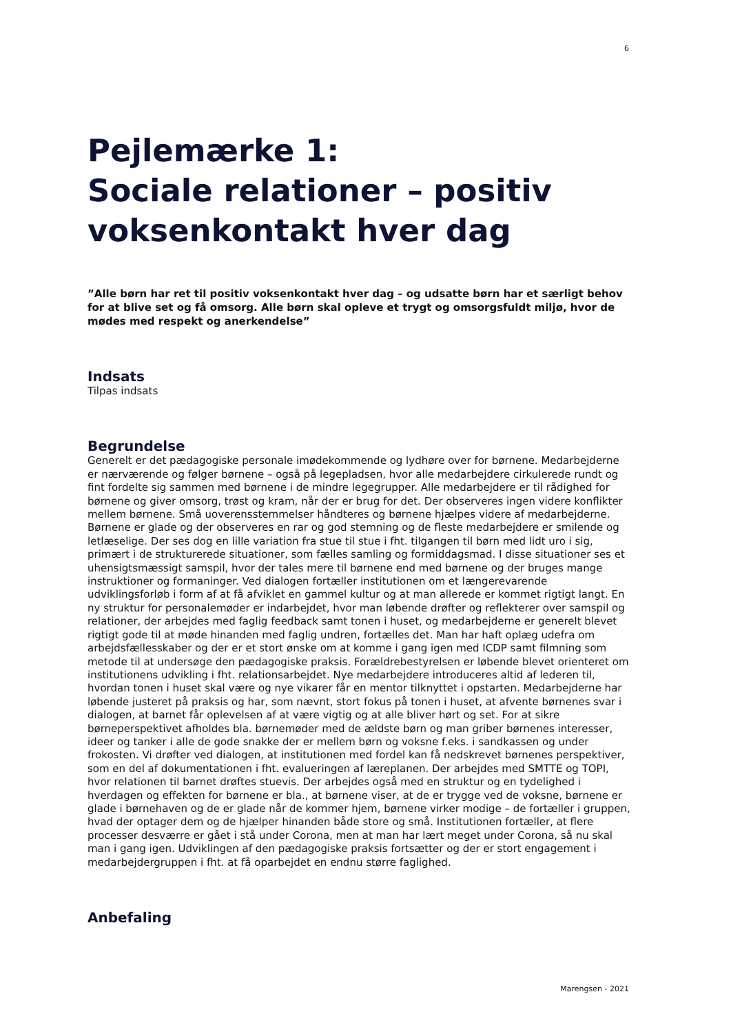6
Pejlemærke 1:
Sociale relationer – positiv voksenkontakt hver dag
”Alle børn har ret til positiv voksenkontakt hver dag – og udsatte børn har et særligt behov for at blive set og få omsorg. Alle børn skal opleve et trygt og omsorgsfuldt miljø, hvor de mødes med respekt og anerkendelse”
Indsats
Tilpas indsats
Begrundelse
Generelt er det pædagogiske personale imødekommende og lydhøre over for børnene. Medarbejderne er nærværende og følger børnene – også på legepladsen, hvor alle medarbejdere cirkulerede rundt og fint fordelte sig sammen med børnene i de mindre legegrupper. Alle medarbejdere er til rådighed for børnene og giver omsorg, trøst og kram, når der er brug for det. Der observeres ingen videre konflikter mellem børnene. Små uoverensstemmelser håndteres og børnene hjælpes videre af medarbejderne. Børnene er glade og der observeres en rar og god stemning og de fleste medarbejdere er smilende og letlæselige. Der ses dog en lille variation fra stue til stue i fht. tilgangen til børn med lidt uro i sig, primært i de strukturerede situationer, som fælles samling og formiddagsmad. I disse situationer ses et uhensigtsmæssigt samspil, hvor der tales mere til børnene end med børnene og der bruges mange instruktioner og formaninger. Ved dialogen fortæller institutionen om et længerevarende udviklingsforløb i form af at få afviklet en gammel kultur og at man allerede er kommet rigtigt langt. En ny struktur for personalemøder er indarbejdet, hvor man løbende drøfter og reflekterer over samspil og relationer, der arbejdes med faglig feedback samt tonen i huset, og medarbejderne er generelt blevet rigtigt gode til at møde hinanden med faglig undren, fortælles det. Man har haft oplæg udefra om arbejdsfællesskaber og der er et stort ønske om at komme i gang igen med ICDP samt filmning som metode til at undersøge den pædagogiske praksis. Forældrebestyrelsen er løbende blevet orienteret om institutionens udvikling i fht. relationsarbejdet. Nye medarbejdere introduceres altid af lederen til, hvordan tonen i huset skal være og nye vikarer får en mentor tilknyttet i opstarten. Medarbejderne har løbende justeret på praksis og har, som nævnt, stort fokus på tonen i huset, at afvente børnenes svar i dialogen, at barnet får oplevelsen af at være vigtig og at alle bliver hørt og set. For at sikre børneperspektivet afholdes bla. børnemøder med de ældste børn og man griber børnenes interesser, ideer og tanker i alle de gode snakke der er mellem børn og voksne f.eks. i sandkassen og under frokosten. Vi drøfter ved dialogen, at institutionen med fordel kan få nedskrevet børnenes perspektiver, som en del af dokumentationen i fht. evalueringen af læreplanen. Der arbejdes med SMTTE og TOPI, hvor relationen til barnet drøftes stuevis. Der arbejdes også med en struktur og en tydelighed i hverdagen og effekten for børnene er bla., at børnene viser, at de er trygge ved de voksne, børnene er glade i børnehaven og de er glade når de kommer hjem, børnene virker modige – de fortæller i gruppen, hvad der optager dem og de hjælper hinanden både store og små. Institutionen fortæller, at flere processer desværre er gået i stå under Corona, men at man har lært meget under Corona, så nu skal man i gang igen. Udviklingen af den pædagogiske praksis fortsætter og der er stort engagement i medarbejdergruppen i fht. at få oparbejdet en endnu større faglighed.
Anbefaling
Marengsen - 2021